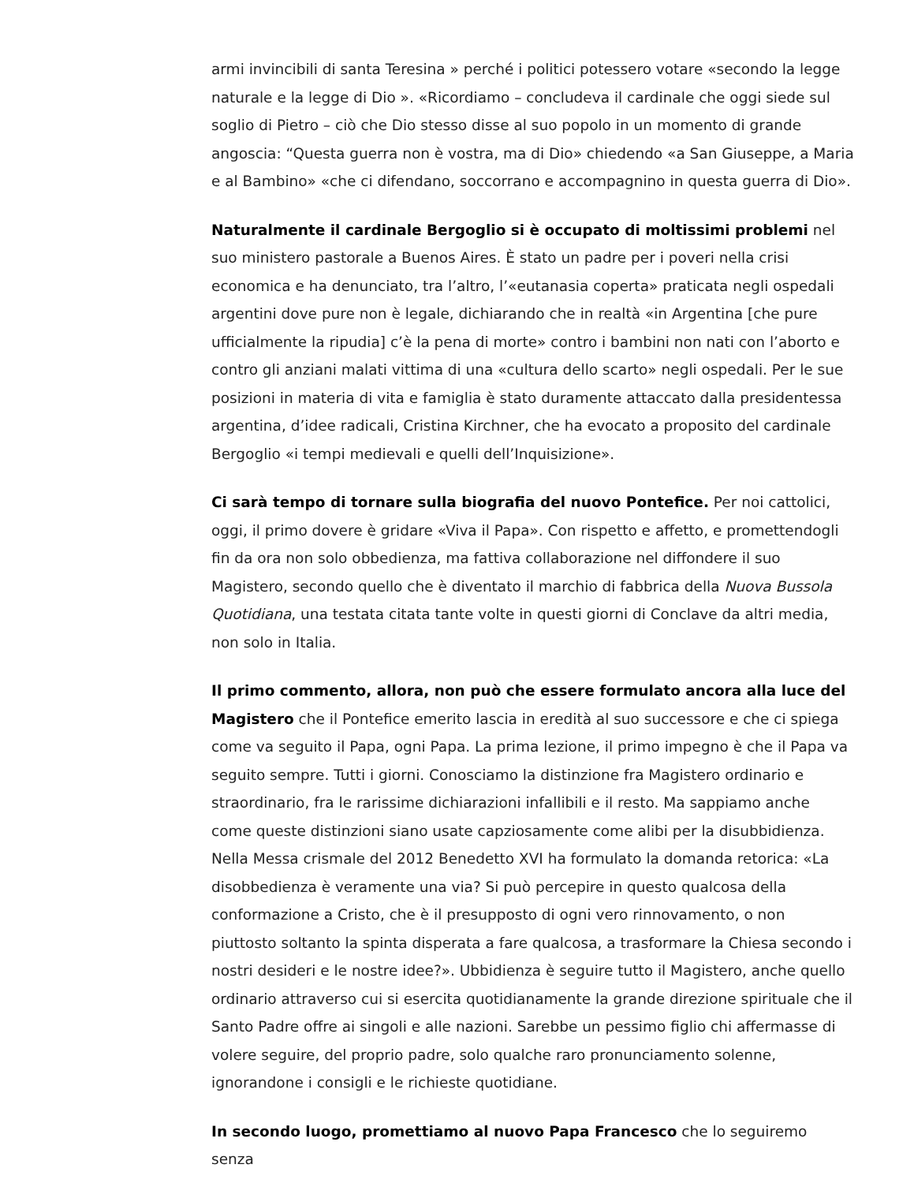armi invincibili di santa Teresina » perché i politici potessero votare «secondo la legge naturale e la legge di Dio ». «Ricordiamo – concludeva il cardinale che oggi siede sul soglio di Pietro – ciò che Dio stesso disse al suo popolo in un momento di grande angoscia: “Questa guerra non è vostra, ma di Dio» chiedendo «a San Giuseppe, a Maria e al Bambino» «che ci difendano, soccorrano e accompagnino in questa guerra di Dio».
Naturalmente il cardinale Bergoglio si è occupato di moltissimi problemi nel suo ministero pastorale a Buenos Aires. È stato un padre per i poveri nella crisi economica e ha denunciato, tra l’altro, l’«eutanasia coperta» praticata negli ospedali argentini dove pure non è legale, dichiarando che in realtà «in Argentina [che pure ufficialmente la ripudia] c’è la pena di morte» contro i bambini non nati con l’aborto e contro gli anziani malati vittima di una «cultura dello scarto» negli ospedali. Per le sue posizioni in materia di vita e famiglia è stato duramente attaccato dalla presidentessa argentina, d’idee radicali, Cristina Kirchner, che ha evocato a proposito del cardinale Bergoglio «i tempi medievali e quelli dell’Inquisizione».
Ci sarà tempo di tornare sulla biografia del nuovo Pontefice. Per noi cattolici, oggi, il primo dovere è gridare «Viva il Papa». Con rispetto e affetto, e promettendogli fin da ora non solo obbedienza, ma fattiva collaborazione nel diffondere il suo Magistero, secondo quello che è diventato il marchio di fabbrica della Nuova Bussola Quotidiana, una testata citata tante volte in questi giorni di Conclave da altri media, non solo in Italia.
Il primo commento, allora, non può che essere formulato ancora alla luce del Magistero che il Pontefice emerito lascia in eredità al suo successore e che ci spiega come va seguito il Papa, ogni Papa. La prima lezione, il primo impegno è che il Papa va seguito sempre. Tutti i giorni. Conosciamo la distinzione fra Magistero ordinario e straordinario, fra le rarissime dichiarazioni infallibili e il resto. Ma sappiamo anche come queste distinzioni siano usate capziosamente come alibi per la disubbidienza. Nella Messa crismale del 2012 Benedetto XVI ha formulato la domanda retorica: «La disobbedienza è veramente una via? Si può percepire in questo qualcosa della conformazione a Cristo, che è il presupposto di ogni vero rinnovamento, o non piuttosto soltanto la spinta disperata a fare qualcosa, a trasformare la Chiesa secondo i nostri desideri e le nostre idee?». Ubbidienza è seguire tutto il Magistero, anche quello ordinario attraverso cui si esercita quotidianamente la grande direzione spirituale che il Santo Padre offre ai singoli e alle nazioni. Sarebbe un pessimo figlio chi affermasse di volere seguire, del proprio padre, solo qualche raro pronunciamento solenne, ignorandone i consigli e le richieste quotidiane.
In secondo luogo, promettiamo al nuovo Papa Francesco che lo seguiremo senza